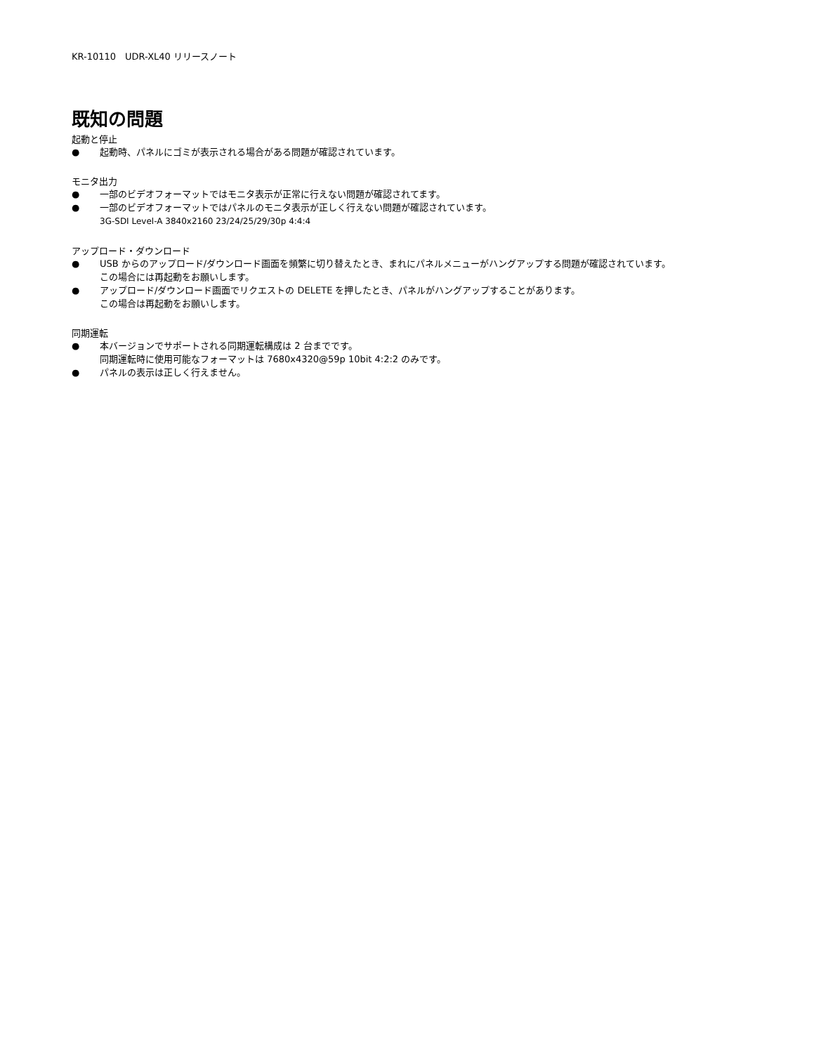KR-10110　UDR-XL40 リリースノート
既知の問題
起動と停止
● 起動時、パネルにゴミが表示される場合がある問題が確認されています。
モニタ出力
● 一部のビデオフォーマットではモニタ表示が正常に行えない問題が確認されてます。
● 一部のビデオフォーマットではパネルのモニタ表示が正しく行えない問題が確認されています。
3G-SDI Level-A 3840x2160 23/24/25/29/30p 4:4:4
アップロード・ダウンロード
● USB からのアップロード/ダウンロード画面を頻繁に切り替えたとき、まれにパネルメニューがハングアップする問題が確認されています。
この場合には再起動をお願いします。
● アップロード/ダウンロード画面でリクエストの DELETE を押したとき、パネルがハングアップすることがあります。
この場合は再起動をお願いします。
同期運転
● 本バージョンでサポートされる同期運転構成は 2 台までです。
同期運転時に使用可能なフォーマットは 7680x4320@59p 10bit 4:2:2 のみです。
● パネルの表示は正しく行えません。